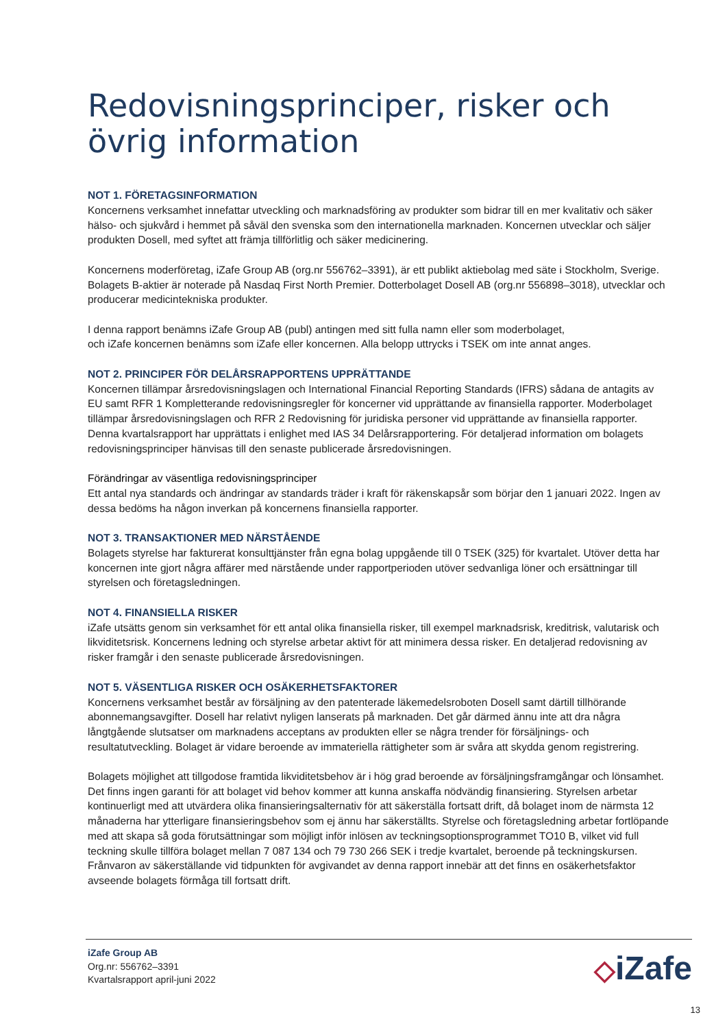Redovisningsprinciper, risker och övrig information
NOT 1. FÖRETAGSINFORMATION
Koncernens verksamhet innefattar utveckling och marknadsföring av produkter som bidrar till en mer kvalitativ och säker hälso- och sjukvård i hemmet på såväl den svenska som den internationella marknaden. Koncernen utvecklar och säljer produkten Dosell, med syftet att främja tillförlitlig och säker medicinering.
Koncernens moderföretag, iZafe Group AB (org.nr 556762–3391), är ett publikt aktiebolag med säte i Stockholm, Sverige. Bolagets B-aktier är noterade på Nasdaq First North Premier. Dotterbolaget Dosell AB (org.nr 556898–3018), utvecklar och producerar medicintekniska produkter.
I denna rapport benämns iZafe Group AB (publ) antingen med sitt fulla namn eller som moderbolaget,
och iZafe koncernen benämns som iZafe eller koncernen. Alla belopp uttrycks i TSEK om inte annat anges.
NOT 2. PRINCIPER FÖR DELÅRSRAPPORTENS UPPRÄTTANDE
Koncernen tillämpar årsredovisningslagen och International Financial Reporting Standards (IFRS) sådana de antagits av EU samt RFR 1 Kompletterande redovisningsregler för koncerner vid upprättande av finansiella rapporter. Moderbolaget tillämpar årsredovisningslagen och RFR 2 Redovisning för juridiska personer vid upprättande av finansiella rapporter. Denna kvartalsrapport har upprättats i enlighet med IAS 34 Delårsrapportering. För detaljerad information om bolagets redovisningsprinciper hänvisas till den senaste publicerade årsredovisningen.
Förändringar av väsentliga redovisningsprinciper
Ett antal nya standards och ändringar av standards träder i kraft för räkenskapsår som börjar den 1 januari 2022. Ingen av dessa bedöms ha någon inverkan på koncernens finansiella rapporter.
NOT 3. TRANSAKTIONER MED NÄRSTÅENDE
Bolagets styrelse har fakturerat konsulttjänster från egna bolag uppgående till 0 TSEK (325) för kvartalet. Utöver detta har koncernen inte gjort några affärer med närstående under rapportperioden utöver sedvanliga löner och ersättningar till styrelsen och företagsledningen.
NOT 4. FINANSIELLA RISKER
iZafe utsätts genom sin verksamhet för ett antal olika finansiella risker, till exempel marknadsrisk, kreditrisk, valutarisk och likviditetsrisk. Koncernens ledning och styrelse arbetar aktivt för att minimera dessa risker. En detaljerad redovisning av risker framgår i den senaste publicerade årsredovisningen.
NOT 5. VÄSENTLIGA RISKER OCH OSÄKERHETSFAKTORER
Koncernens verksamhet består av försäljning av den patenterade läkemedelsroboten Dosell samt därtill tillhörande abonnemangsavgifter. Dosell har relativt nyligen lanserats på marknaden. Det går därmed ännu inte att dra några långtgående slutsatser om marknadens acceptans av produkten eller se några trender för försäljnings- och resultatutveckling. Bolaget är vidare beroende av immateriella rättigheter som är svåra att skydda genom registrering.
Bolagets möjlighet att tillgodose framtida likviditetsbehov är i hög grad beroende av försäljningsframgångar och lönsamhet. Det finns ingen garanti för att bolaget vid behov kommer att kunna anskaffa nödvändig finansiering. Styrelsen arbetar kontinuerligt med att utvärdera olika finansieringsalternativ för att säkerställa fortsatt drift, då bolaget inom de närmsta 12 månaderna har ytterligare finansieringsbehov som ej ännu har säkerställts. Styrelse och företagsledning arbetar fortlöpande med att skapa så goda förutsättningar som möjligt inför inlösen av teckningsoptionsprogrammet TO10 B, vilket vid full teckning skulle tillföra bolaget mellan 7 087 134 och 79 730 266 SEK i tredje kvartalet, beroende på teckningskursen. Frånvaron av säkerställande vid tidpunkten för avgivandet av denna rapport innebär att det finns en osäkerhetsfaktor avseende bolagets förmåga till fortsatt drift.
iZafe Group AB
Org.nr: 556762–3391
Kvartalsrapport april-juni 2022
◇iZafe
13